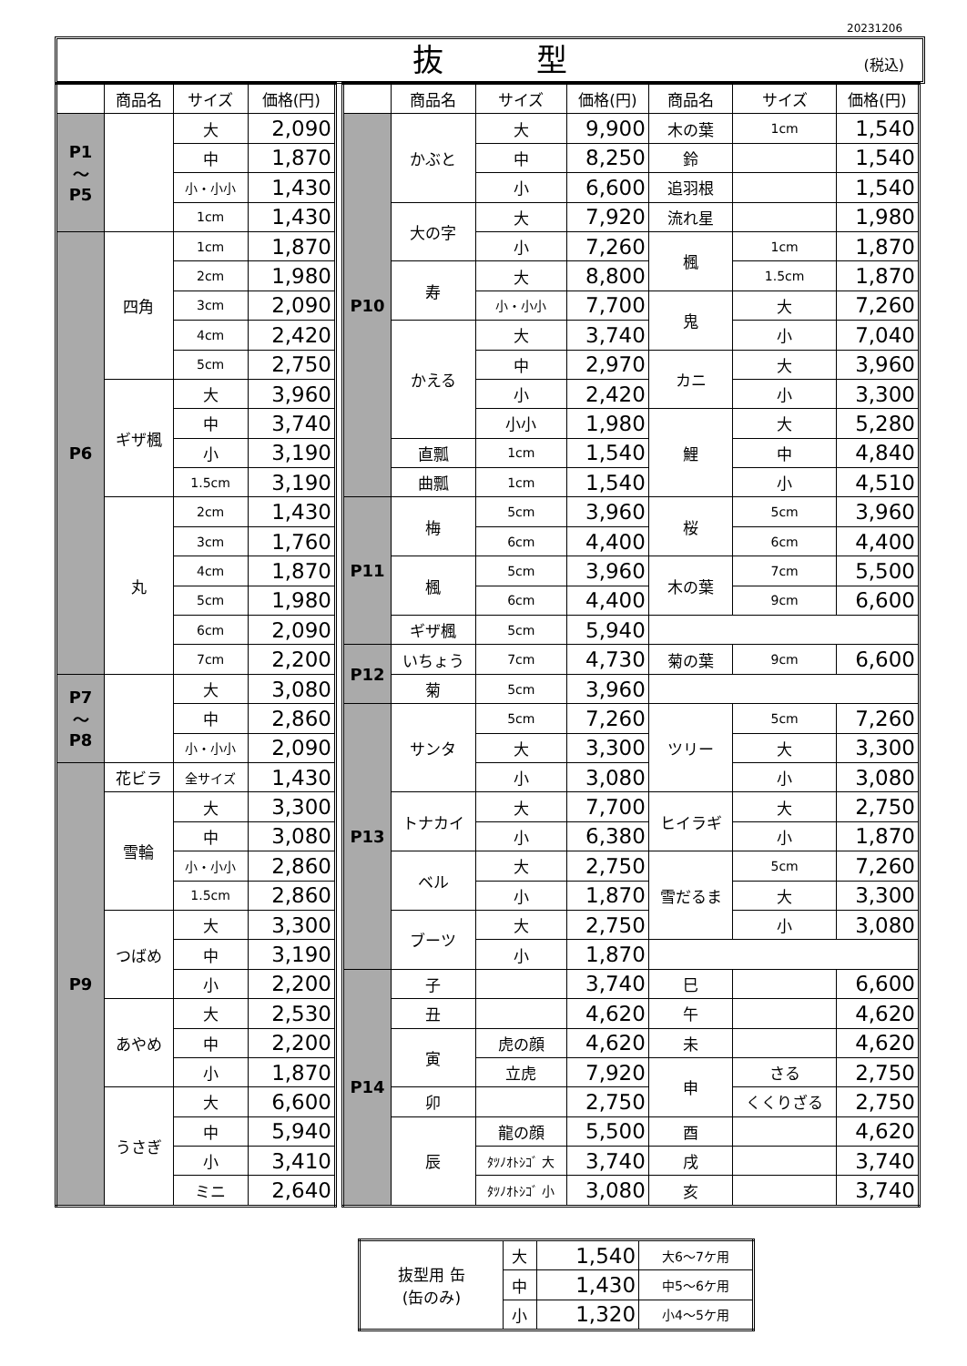20231206
抜　　　型 (税込)
| | 商品名 | サイズ | 価格(円) |
| --- | --- | --- | --- |
| P1 〜 P5 | | 大 | 2,090 |
| | | 中 | 1,870 |
| | | 小・小小 | 1,430 |
| | | 1cm | 1,430 |
| P6 | 四角 | 1cm | 1,870 |
| | | 2cm | 1,980 |
| | | 3cm | 2,090 |
| | | 4cm | 2,420 |
| | | 5cm | 2,750 |
| | ギザ楓 | 大 | 3,960 |
| | | 中 | 3,740 |
| | | 小 | 3,190 |
| | | 1.5cm | 3,190 |
| | 丸 | 2cm | 1,430 |
| | | 3cm | 1,760 |
| | | 4cm | 1,870 |
| | | 5cm | 1,980 |
| | | 6cm | 2,090 |
| | | 7cm | 2,200 |
| P7 〜 P8 | | 大 | 3,080 |
| | | 中 | 2,860 |
| | | 小・小小 | 2,090 |
| P9 | 花ビラ | 全サイズ | 1,430 |
| | 雪輪 | 大 | 3,300 |
| | | 中 | 3,080 |
| | | 小・小小 | 2,860 |
| | | 1.5cm | 2,860 |
| | つばめ | 大 | 3,300 |
| | | 中 | 3,190 |
| | | 小 | 2,200 |
| | あやめ | 大 | 2,530 |
| | | 中 | 2,200 |
| | | 小 | 1,870 |
| | うさぎ | 大 | 6,600 |
| | | 中 | 5,940 |
| | | 小 | 3,410 |
| | | ミニ | 2,640 |
| | 商品名 | サイズ | 価格(円) | 商品名 | サイズ | 価格(円) |
| --- | --- | --- | --- | --- | --- | --- |
| P10 | かぶと | 大 | 9,900 | 木の葉 | 1cm | 1,540 |
| | | 中 | 8,250 | 鈴 | | 1,540 |
| | | 小 | 6,600 | 追羽根 | | 1,540 |
| | 大の字 | 大 | 7,920 | 流れ星 | | 1,980 |
| | | 小 | 7,260 | 楓 | 1cm | 1,870 |
| | 寿 | 大 | 8,800 | | 1.5cm | 1,870 |
| | | 小・小小 | 7,700 | 鬼 | 大 | 7,260 |
| | かえる | 大 | 3,740 | | 小 | 7,040 |
| | | 中 | 2,970 | カニ | 大 | 3,960 |
| | | 小 | 2,420 | | 小 | 3,300 |
| | | 小小 | 1,980 | 鯉 | 大 | 5,280 |
| | 直瓢 | 1cm | 1,540 | | 中 | 4,840 |
| | 曲瓢 | 1cm | 1,540 | | 小 | 4,510 |
| P11 | 梅 | 5cm | 3,960 | 桜 | 5cm | 3,960 |
| | | 6cm | 4,400 | | 6cm | 4,400 |
| | 楓 | 5cm | 3,960 | 木の葉 | 7cm | 5,500 |
| | | 6cm | 4,400 | | 9cm | 6,600 |
| | ギザ楓 | 5cm | 5,940 | | | |
| P12 | いちょう | 7cm | 4,730 | 菊の葉 | 9cm | 6,600 |
| | 菊 | 5cm | 3,960 | | | |
| P13 | サンタ | 5cm | 7,260 | ツリー | 5cm | 7,260 |
| | | 大 | 3,300 | | 大 | 3,300 |
| | | 小 | 3,080 | | 小 | 3,080 |
| | トナカイ | 大 | 7,700 | ヒイラギ | 大 | 2,750 |
| | | 小 | 6,380 | | 小 | 1,870 |
| | ベル | 大 | 2,750 | 雪だるま | 5cm | 7,260 |
| | | 小 | 1,870 | | 大 | 3,300 |
| | ブーツ | 大 | 2,750 | | 小 | 3,080 |
| | | 小 | 1,870 | | | |
| P14 | 子 | | 3,740 | 巳 | | 6,600 |
| | 丑 | | 4,620 | 午 | | 4,620 |
| | 寅 | 虎の顔 | 4,620 | 未 | | 4,620 |
| | | 立虎 | 7,920 | 申 | さる | 2,750 |
| | 卯 | | 2,750 | | くくりざる | 2,750 |
| | 辰 | 龍の顔 | 5,500 | 酉 | | 4,620 |
| | | ﾀﾂﾉｵﾄｼｺﾞ 大 | 3,740 | 戌 | | 3,740 |
| | | ﾀﾂﾉｵﾄｼｺﾞ 小 | 3,080 | 亥 | | 3,740 |
| 抜型用 缶 (缶のみ) | 大 | 1,540 | 大6〜7ケ用 |
| | 中 | 1,430 | 中5〜6ケ用 |
| | 小 | 1,320 | 小4〜5ケ用 |